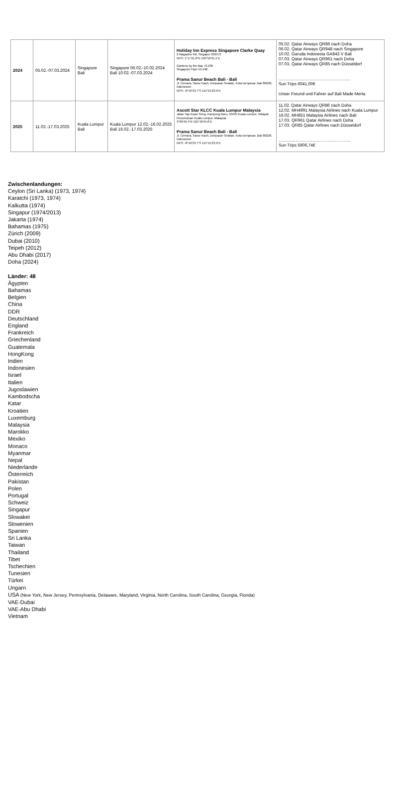| 2024 | 05.02.-07.03.2024 | Singapore Bali | Singapore 06.02.-10.02.2024 Bali 10.02.-07.03.2024 | Holiday Inn Express Singapore Clarke Quay 2 Magazine Rd, Singapur 059573 GPS: 1°17'21.8"N 103°50'31.1"E Gardens by the Bay 72,23€ Singapore Flyer 55,49€ Prama Sanur Beach Bali - Bali Jl. Cemara, Sanur Kauh, Denpasar Selatan, Kota Denpasar, Bali 80228, Indonesien GPS: -8°42'33.7"S 115°15'23.9"E | 05.02. Qatar Airways QR86 nach Doha 06.02. Qatar Airways QR948 nach Singapore 10.02. Garuda Indonesia GA843 V Bali 07.03. Qatar Airways QR961 nach Doha 07.03. Qatar Airways QR85 nach Düsseldorf …………………………………………… Sun Trips 6041,00€ Unser Freund und Fahrer auf Bali Made Merta |
| 2025 | 11.02.-17.03.2025 | Kuala Lumpur Bali | Kuala Lumpur 12.02.-16.02.2025 Bali 16.02.-17.03.2025 | Ascott Star KLCC Kuala Lumpur Malaysia Jalan Yap Kwan Seng, Kampung Baru, 50450 Kuala Lumpur, Wilayah Persekutuan Kuala Lumpur, Malaysia 3°09'40.4"N 101°42'45.0"E Prama Sanur Beach Bali - Bali Jl. Cemara, Sanur Kauh, Denpasar Selatan, Kota Denpasar, Bali 80228, Indonesien GPS: -8°42'33.7"S 115°15'23.9"E | 11.02. Qatar Airways QR86 nach Doha 12.02. MH4991 Malaysia Airlines nach Kuala Lumpur 16.02. MH851 Malaysia Airlines nach Bali 17.03. QR961 Qatar Airlines nach Doha 17.03. QR85 Qatar Airlines nach Düsseldorf …………………………………………… Sun Trips 5906,74€ |
Zwischenlandungen:
Ceylon (Sri Lanka) (1973, 1974)
Karatchi (1973, 1974)
Kalkutta (1974)
Singapur (1974/2013)
Jakarta (1974)
Bahamas (1975)
Zürich (2009)
Dubai (2010)
Teipeh (2012)
Abu Dhabi (2017)
Doha (2024)
Länder: 48
Ägypten
Bahamas
Belgien
China
DDR
Deutschland
England
Frankreich
Griechenland
Guatemala
HongKong
Indien
Indonesien
Israel
Italien
Jugoslawien
Kambodscha
Katar
Kroatien
Luxemburg
Malaysia
Marokko
Mexiko
Monaco
Myanmar
Nepal
Niederlande
Österreich
Pakistan
Polen
Portugal
Schweiz
Singapur
Slowakei
Slowenien
Spanien
Sri Lanka
Taiwan
Thailand
Tibet
Tschechien
Tunesien
Türkei
Ungarn
USA (New York, New Jersey, Pennsylvania, Delaware, Maryland, Virginia, North Carolina, South Carolina, Georgia, Florida)
VAE-Dubai
VAE-Abu Dhabi
Vietnam